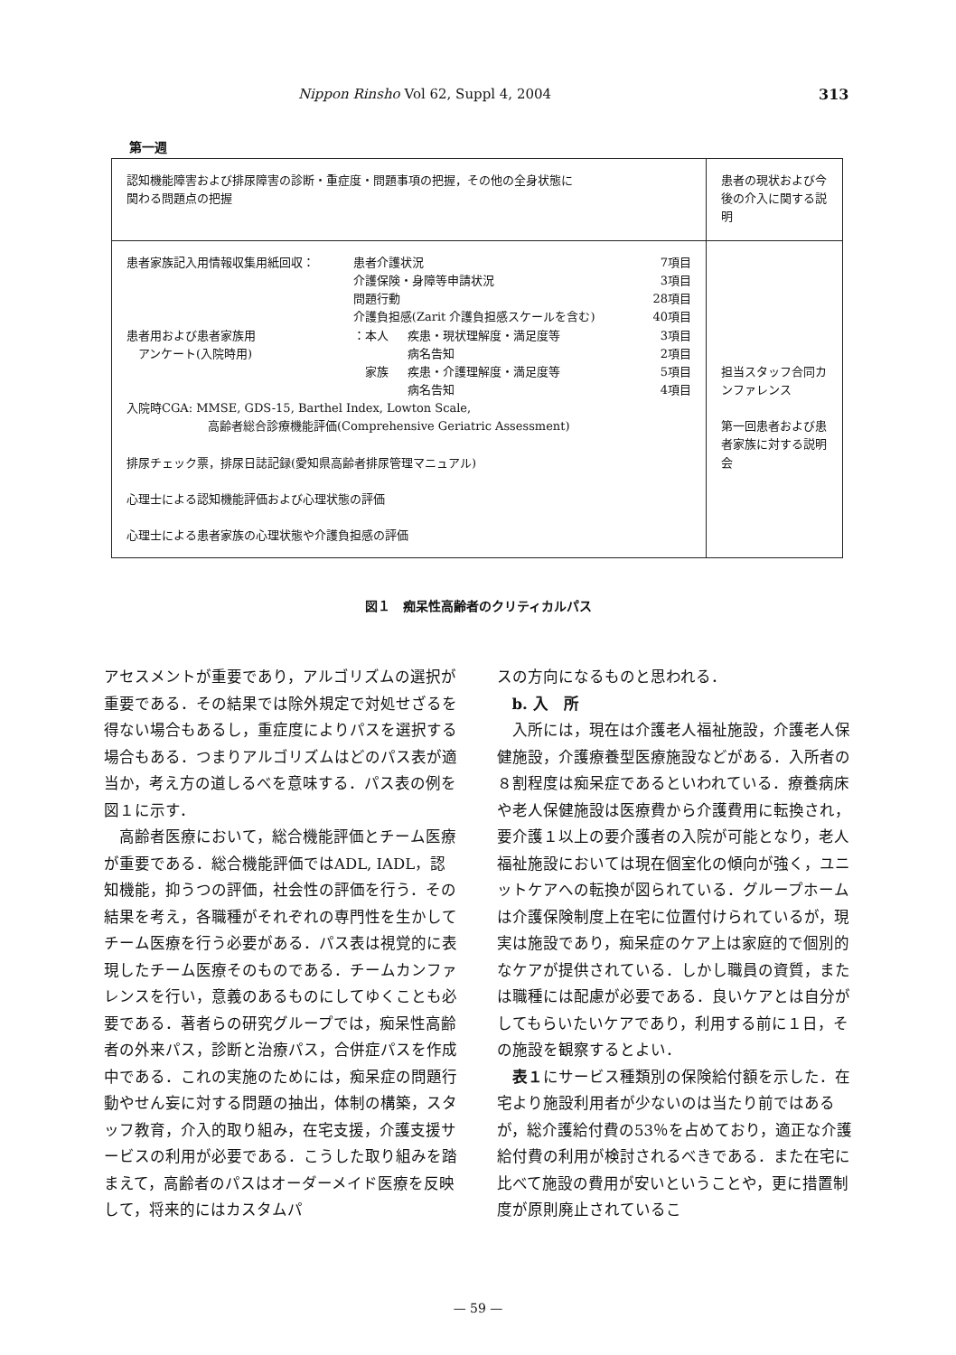Nippon Rinsho Vol 62, Suppl 4, 2004 313
第一週
| 認知機能障害および排尿障害の診断・重症度・問題事項の把握，その他の全身状態に 関わる問題点の把握 | 患者の現状および今後の介入に関する説明 |
| / 患者家族記入用情報収集用紙回収： / 患者介護状況 / / 7項目 / / / 介護保険・身障等申請状況 / / 3項目 / / / 問題行動 / / 28項目 / / / 介護負担感(Zarit 介護負担感スケールを含む) / / 40項目 / / 患者用および患者家族用 / ：本人 / 疾患・現状理解度・満足度等 / 3項目 / / アンケート(入院時用) / / 病名告知 / 2項目 / / / 家族 / 疾患・介護理解度・満足度等 / 5項目 / / / / 病名告知 / 4項目 / 入院時CGA: MMSE, GDS-15, Barthel Index, Lowton Scale, 高齢者総合診療機能評価(Comprehensive Geriatric Assessment) 排尿チェック票，排尿日誌記録(愛知県高齢者排尿管理マニュアル) 心理士による認知機能評価および心理状態の評価 心理士による患者家族の心理状態や介護負担感の評価 | 担当スタッフ合同カンファレンス 第一回患者および患者家族に対する説明会 |
図１　痴呆性高齢者のクリティカルパス
アセスメントが重要であり，アルゴリズムの選択が重要である．その結果では除外規定で対処せざるを得ない場合もあるし，重症度によりパスを選択する場合もある．つまりアルゴリズムはどのパス表が適当か，考え方の道しるべを意味する．パス表の例を図１に示す．
高齢者医療において，総合機能評価とチーム医療が重要である．総合機能評価ではADL, IADL，認知機能，抑うつの評価，社会性の評価を行う．その結果を考え，各職種がそれぞれの専門性を生かしてチーム医療を行う必要がある．パス表は視覚的に表現したチーム医療そのものである．チームカンファレンスを行い，意義のあるものにしてゆくことも必要である．著者らの研究グループでは，痴呆性高齢者の外来パス，診断と治療パス，合併症パスを作成中である．これの実施のためには，痴呆症の問題行動やせん妄に対する問題の抽出，体制の構築，スタッフ教育，介入的取り組み，在宅支援，介護支援サービスの利用が必要である．こうした取り組みを踏まえて，高齢者のパスはオーダーメイド医療を反映して，将来的にはカスタムパ
スの方向になるものと思われる．
b. 入　所
入所には，現在は介護老人福祉施設，介護老人保健施設，介護療養型医療施設などがある．入所者の８割程度は痴呆症であるといわれている．療養病床や老人保健施設は医療費から介護費用に転換され，要介護１以上の要介護者の入院が可能となり，老人福祉施設においては現在個室化の傾向が強く，ユニットケアへの転換が図られている．グループホームは介護保険制度上在宅に位置付けられているが，現実は施設であり，痴呆症のケア上は家庭的で個別的なケアが提供されている．しかし職員の資質，または職種には配慮が必要である．良いケアとは自分がしてもらいたいケアであり，利用する前に１日，その施設を観察するとよい．
表１にサービス種類別の保険給付額を示した．在宅より施設利用者が少ないのは当たり前ではあるが，総介護給付費の53％を占めており，適正な介護給付費の利用が検討されるべきである．また在宅に比べて施設の費用が安いということや，更に措置制度が原則廃止されているこ
— 59 —